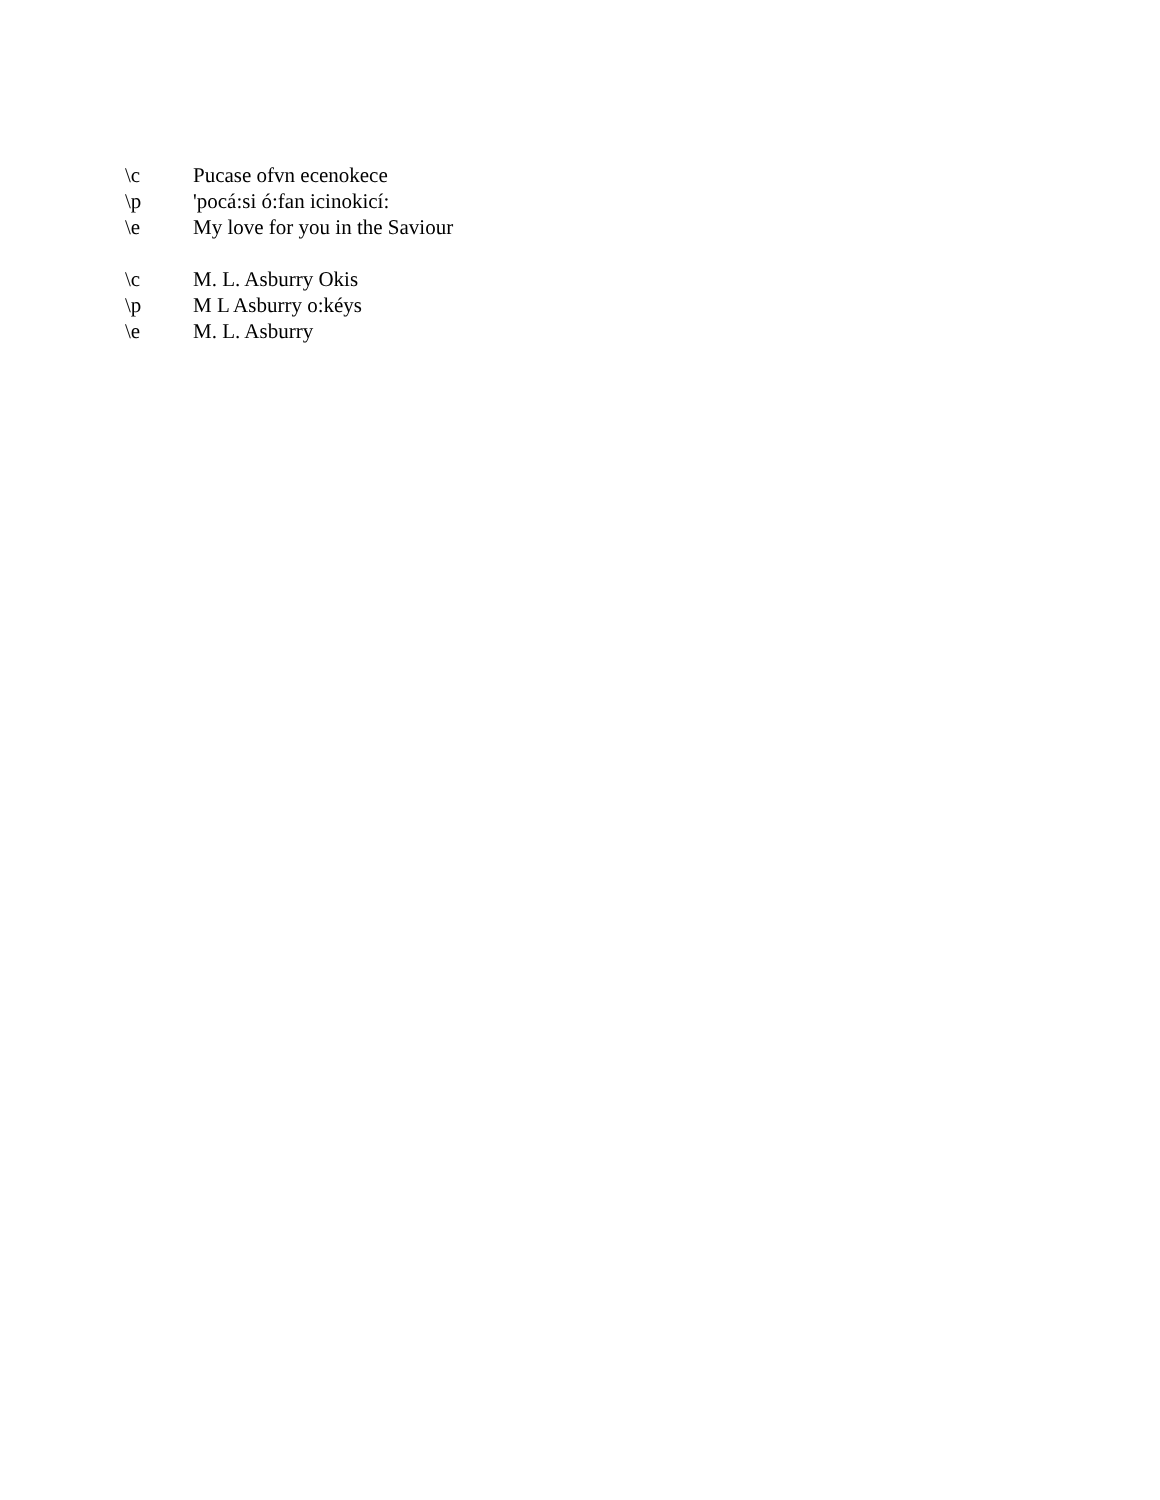\c Pucase ofvn ecenokece
\p 'pocá:si ó:fan icinokicí:
\e My love for you in the Saviour
\c M. L. Asburry Okis
\p M L Asburry o:kéys
\e M. L. Asburry